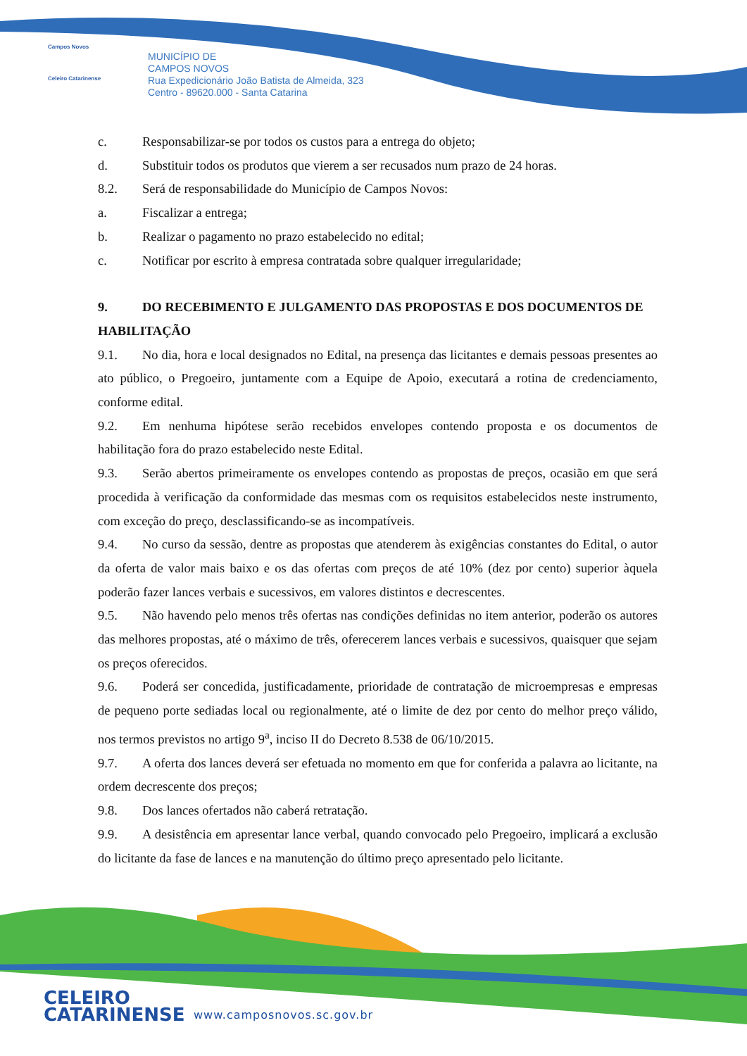Campos Novos
Celeiro Catarinense
MUNICÍPIO DE
CAMPOS NOVOS
Rua Expedicionário João Batista de Almeida, 323
Centro - 89620.000 - Santa Catarina
c. Responsabilizar-se por todos os custos para a entrega do objeto;
d. Substituir todos os produtos que vierem a ser recusados num prazo de 24 horas.
8.2. Será de responsabilidade do Município de Campos Novos:
a. Fiscalizar a entrega;
b. Realizar o pagamento no prazo estabelecido no edital;
c. Notificar por escrito à empresa contratada sobre qualquer irregularidade;
9. DO RECEBIMENTO E JULGAMENTO DAS PROPOSTAS E DOS DOCUMENTOS DE HABILITAÇÃO
9.1. No dia, hora e local designados no Edital, na presença das licitantes e demais pessoas presentes ao ato público, o Pregoeiro, juntamente com a Equipe de Apoio, executará a rotina de credenciamento, conforme edital.
9.2. Em nenhuma hipótese serão recebidos envelopes contendo proposta e os documentos de habilitação fora do prazo estabelecido neste Edital.
9.3. Serão abertos primeiramente os envelopes contendo as propostas de preços, ocasião em que será procedida à verificação da conformidade das mesmas com os requisitos estabelecidos neste instrumento, com exceção do preço, desclassificando-se as incompatíveis.
9.4. No curso da sessão, dentre as propostas que atenderem às exigências constantes do Edital, o autor da oferta de valor mais baixo e os das ofertas com preços de até 10% (dez por cento) superior àquela poderão fazer lances verbais e sucessivos, em valores distintos e decrescentes.
9.5. Não havendo pelo menos três ofertas nas condições definidas no item anterior, poderão os autores das melhores propostas, até o máximo de três, oferecerem lances verbais e sucessivos, quaisquer que sejam os preços oferecidos.
9.6. Poderá ser concedida, justificadamente, prioridade de contratação de microempresas e empresas de pequeno porte sediadas local ou regionalmente, até o limite de dez por cento do melhor preço válido, nos termos previstos no artigo 9<sup>a</sup>, inciso II do Decreto 8.538 de 06/10/2015.
9.7. A oferta dos lances deverá ser efetuada no momento em que for conferida a palavra ao licitante, na ordem decrescente dos preços;
9.8. Dos lances ofertados não caberá retratação.
9.9. A desistência em apresentar lance verbal, quando convocado pelo Pregoeiro, implicará a exclusão do licitante da fase de lances e na manutenção do último preço apresentado pelo licitante.
CELEIRO
CATARINENSE
www.camposnovos.sc.gov.br